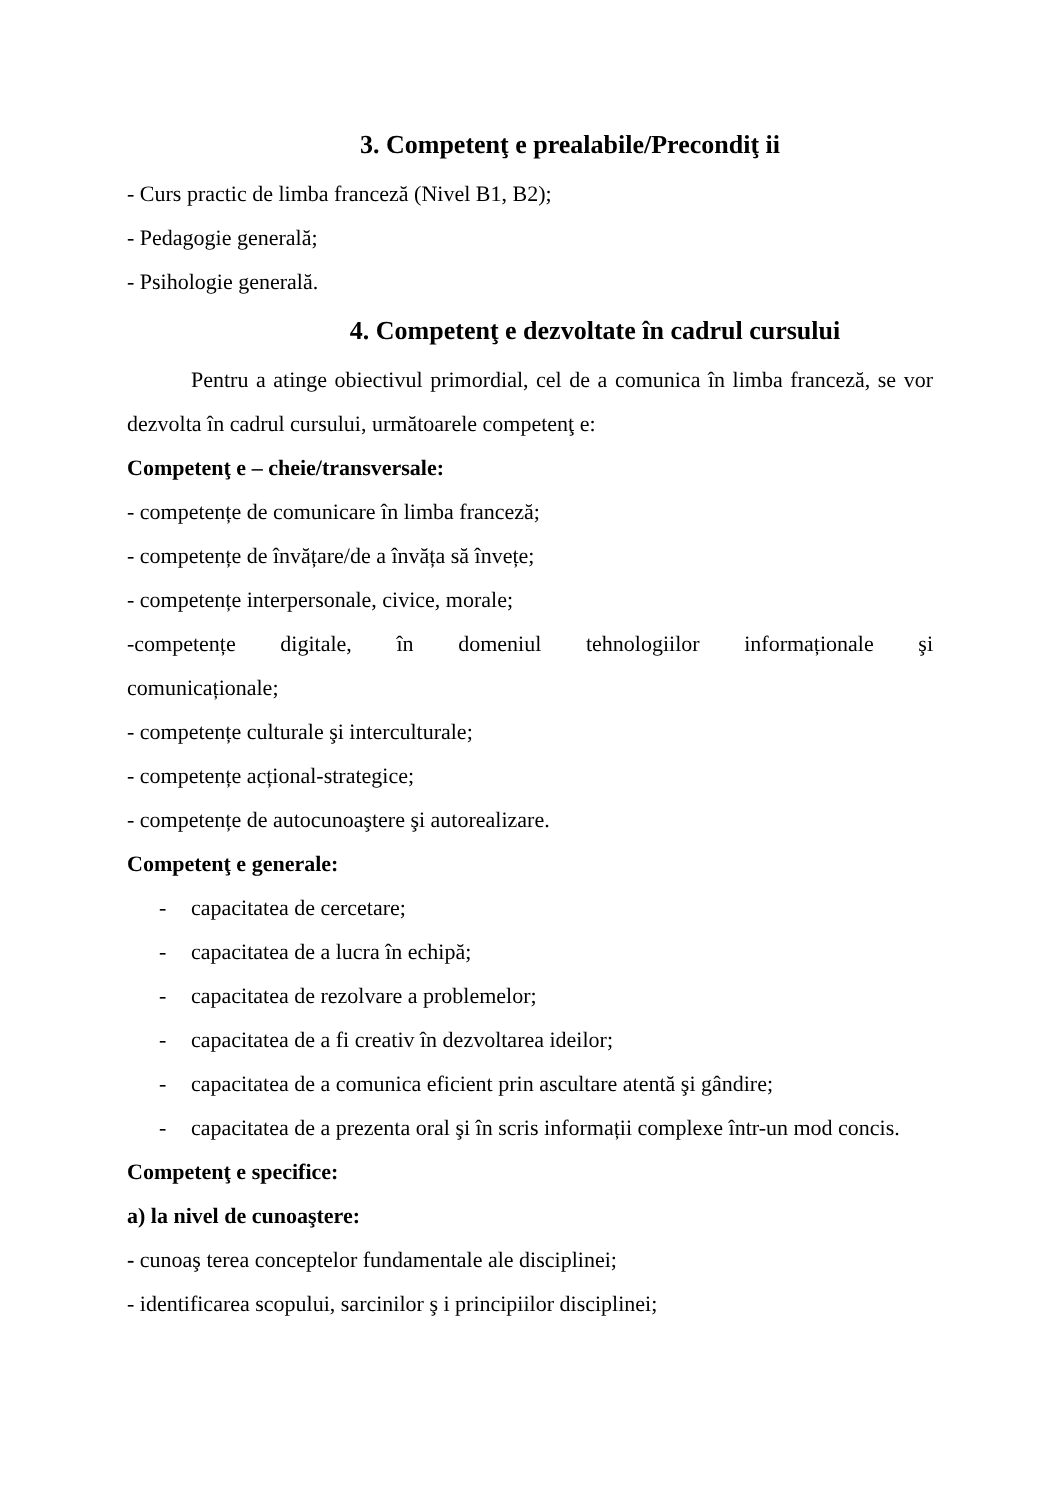3. Competenţ e prealabile/Precondiţ ii
- Curs practic de limba franceză (Nivel B1, B2);
- Pedagogie generală;
- Psihologie generală.
4. Competenţ e dezvoltate în cadrul cursului
Pentru a atinge obiectivul primordial, cel de a comunica în limba franceză, se vor dezvolta în cadrul cursului, următoarele competenţ e:
Competenţ e – cheie/transversale:
- competențe de comunicare în limba franceză;
- competențe de învățare/de a învăța să învețe;
- competențe interpersonale, civice, morale;
-competențe digitale, în domeniul tehnologiilor informaționale şi
comunicaționale;
- competențe culturale şi interculturale;
- competențe acțional-strategice;
- competențe de autocunoaştere şi autorealizare.
Competenţ e generale:
- capacitatea de cercetare;
- capacitatea de a lucra în echipă;
- capacitatea de rezolvare a problemelor;
- capacitatea de a fi creativ în dezvoltarea ideilor;
- capacitatea de a comunica eficient prin ascultare atentă şi gândire;
- capacitatea de a prezenta oral şi în scris informații complexe într-un mod concis.
Competenţ e specifice:
a) la nivel de cunoaştere:
- cunoaş terea conceptelor fundamentale ale disciplinei;
- identificarea scopului, sarcinilor ş i principiilor disciplinei;